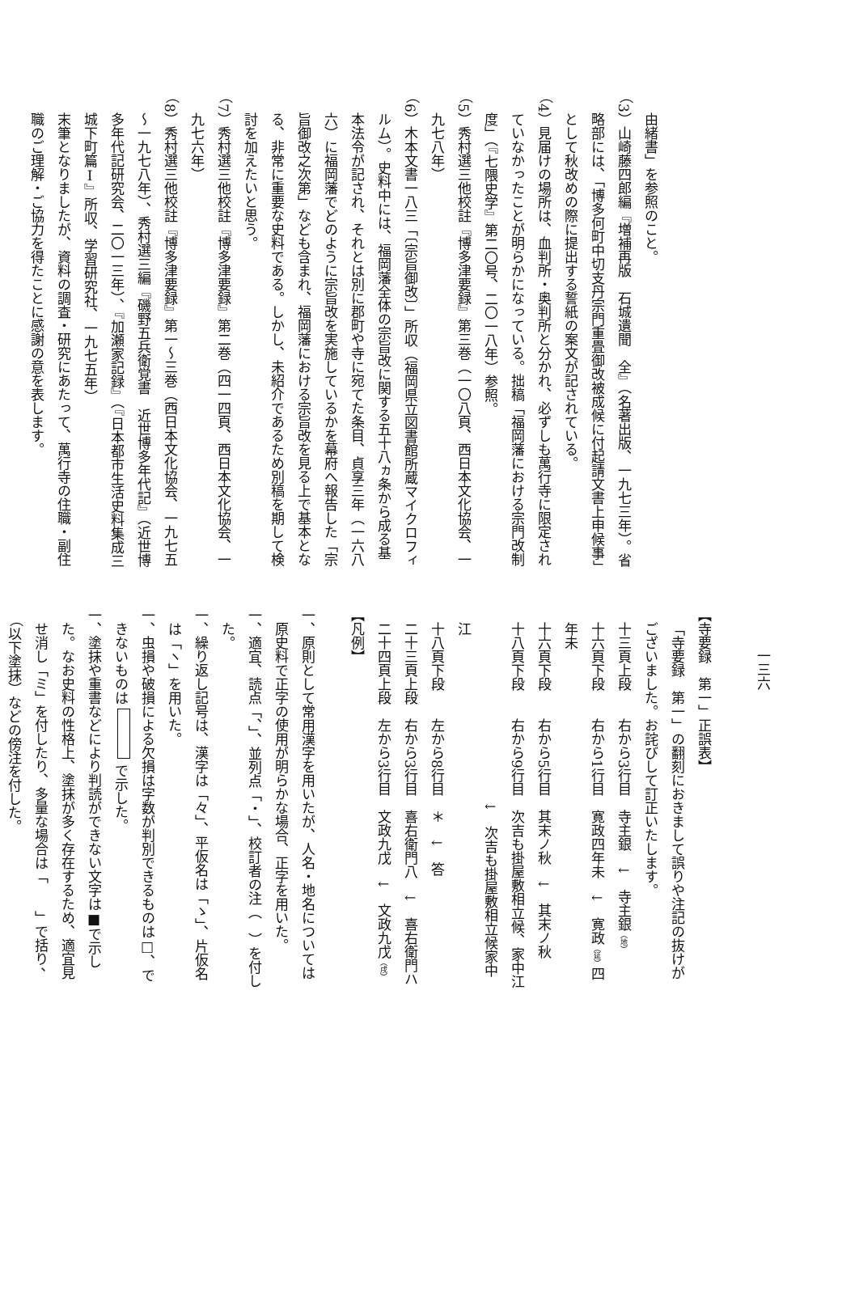由緒書」を参照のこと。
（3）山崎藤四郎編『増補再版　石城遺聞　全』（名著出版、一九七三年）。省略部には、「博多何町中切支丹宗門重畳御改被成候に付起請文書上申候事」として秋改めの際に提出する誓紙の案文が記されている。
（4）見届けの場所は、血判所・奥判所と分かれ、必ずしも萬行寺に限定されていなかったことが明らかになっている。拙稿「福岡藩における宗門改制度」（『七隈史学』第二〇号、二〇一八年）参照。
（5）秀村選三他校註『博多津要録』第三巻（一〇八頁、西日本文化協会、一九七八年）
（6）木本文書一八三「〔宗旨御改〕」所収（福岡県立図書館所蔵マイクロフィルム）。史料中には、福岡藩全体の宗旨改に関する五十八ヵ条から成る基本法令が記され、それとは別に郡町や寺に宛てた条目、貞享三年（一六八六）に福岡藩でどのように宗旨改を実施しているかを幕府へ報告した「宗旨御改之次第」なども含まれ、福岡藩における宗旨改を見る上で基本となる、非常に重要な史料である。しかし、未紹介であるため別稿を期して検討を加えたいと思う。
（7）秀村選三他校註『博多津要録』第二巻（四一四頁、西日本文化協会、一九七六年）
（8）秀村選三他校註『博多津要録』第一～三巻（西日本文化協会、一九七五～一九七八年）、秀村選三編『磯野五兵衛覚書　近世博多年代記』（近世博多年代記研究会、二〇一三年）、『加瀬家記録』（『日本都市生活史料集成三　城下町篇Ⅰ』所収、学習研究社、一九七五年）
末筆となりましたが、資料の調査・研究にあたって、萬行寺の住職・副住職のご理解・ご協力を得たことに感謝の意を表します。
一三六
【寺要録　第一」正誤表】
「寺要録　第一」の翻刻におきまして誤りや注記の抜けがございました。お詫びして訂正いたします。
十三頁上段　　右から3行目　寺主銀　↓　寺主銀（地）
十六頁下段　　右から1行目　寛政四年未　↓　寛政（延）四年未
十六頁下段　　右から5行目　其末ノ秋　↓　其末ノ秋
十八頁下段　　右から9行目　次吉も掛屋敷相立候、家中江
　　　　　　　　　　　　　↓　次吉も掛屋敷相立候家中江
十八頁下段　　左から8行目　＊　↓　答
二十三頁上段　右から3行目　喜右衛門八　↓　喜右衛門ハ
二十四頁上段　左から3行目　文政九戊　↓　文政九戊（戌）
【凡例】
一、原則として常用漢字を用いたが、人名・地名については原史料で正字の使用が明らかな場合、正字を用いた。
一、適宜、読点「、」、並列点「・」、校訂者の注（　）を付した。
一、繰り返し記号は、漢字は「々」、平仮名は「ゝ」、片仮名は「ヽ」を用いた。
一、虫損や破損による欠損は字数が判別できるものは□、できないものは で示した。
一、塗抹や重書などにより判読ができない文字は■で示した。なお史料の性格上、塗抹が多く存在するため、適宜見せ消し「ミ」を付したり、多量な場合は「　　」で括り、（以下塗抹）などの傍注を付した。